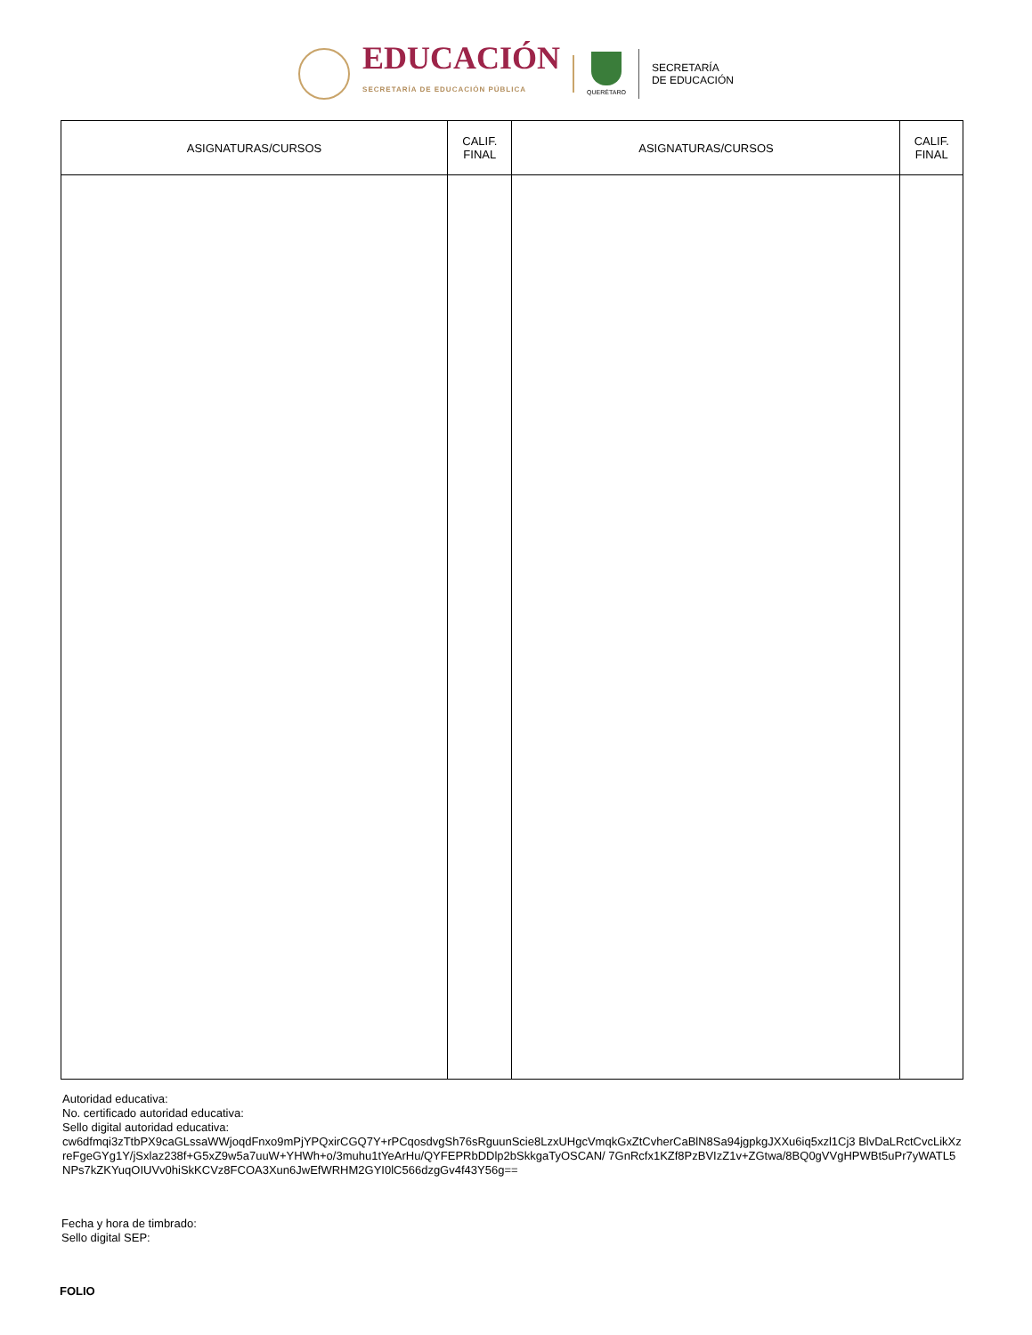EDUCACIÓN
SECRETARÍA DE EDUCACIÓN PÚBLICA
QUERÉTARO
SECRETARÍA
DE EDUCACIÓN
| ASIGNATURAS/CURSOS | CALIF. FINAL | ASIGNATURAS/CURSOS | CALIF. FINAL |
| --- | --- | --- | --- |
Autoridad educativa:
No. certificado autoridad educativa:
Sello digital autoridad educativa:
cw6dfmqi3zTtbPX9caGLssaWWjoqdFnxo9mPjYPQxirCGQ7Y+rPCqosdvgSh76sRguunScie8LzxUHgcVmqkGxZtCvherCaBlN8Sa94jgpkgJXXu6iq5xzl1Cj3 BlvDaLRctCvcLikXzreFgeGYg1Y/jSxlaz238f+G5xZ9w5a7uuW+YHWh+o/3muhu1tYeArHu/QYFEPRbDDlp2bSkkgaTyOSCAN/ 7GnRcfx1KZf8PzBVIzZ1v+ZGtwa/8BQ0gVVgHPWBt5uPr7yWATL5NPs7kZKYuqOIUVv0hiSkKCVz8FCOA3Xun6JwEfWRHM2GYI0lC566dzgGv4f43Y56g==
Fecha y hora de timbrado:
Sello digital SEP:
FOLIO